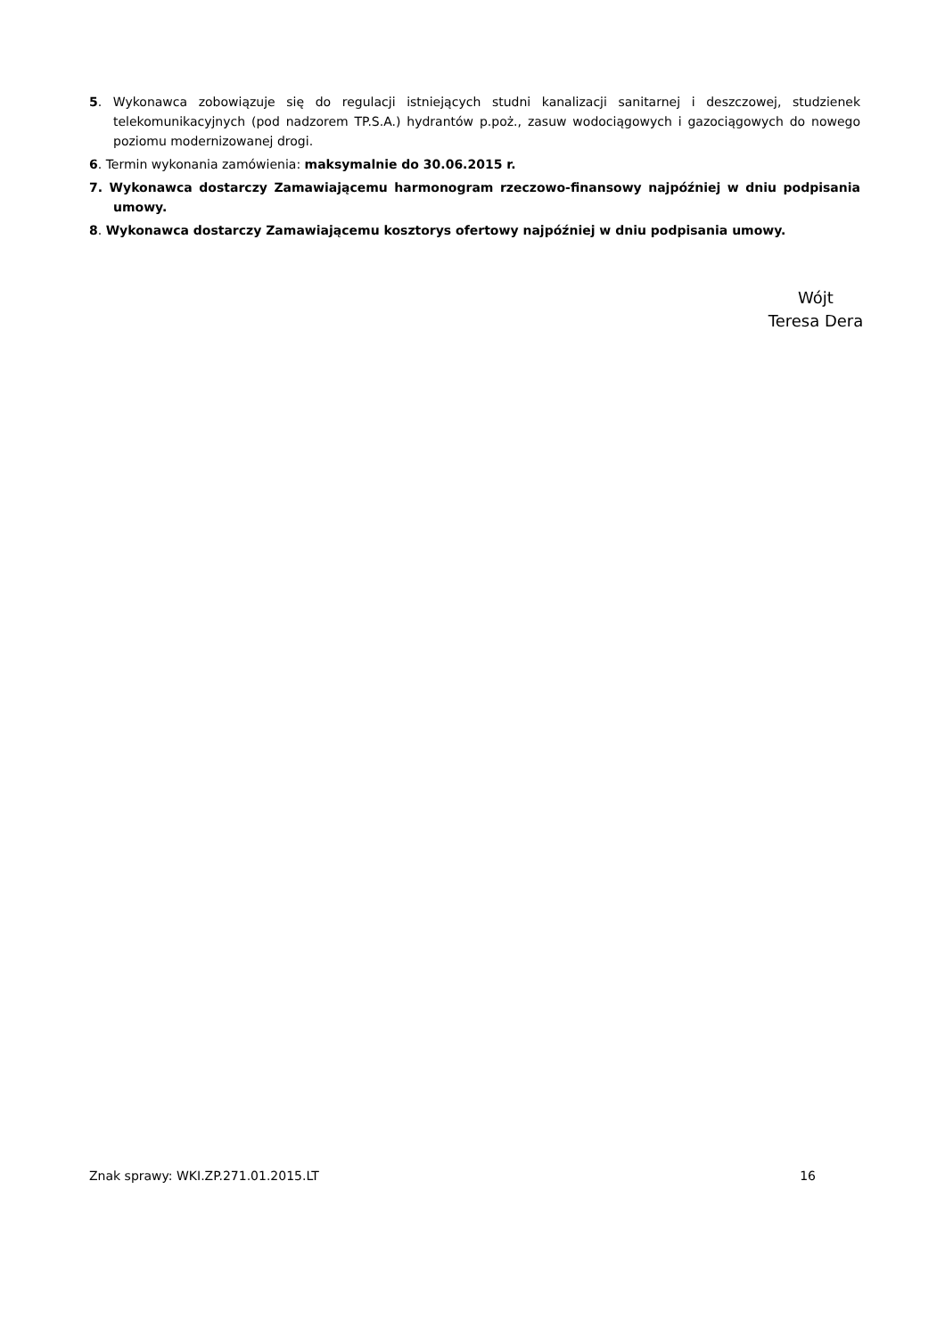5. Wykonawca zobowiązuje się do regulacji istniejących studni kanalizacji sanitarnej i deszczowej, studzienek telekomunikacyjnych (pod nadzorem TP.S.A.) hydrantów p.poż., zasuw wodociągowych i gazociągowych do nowego poziomu modernizowanej drogi.
6. Termin wykonania zamówienia: maksymalnie do 30.06.2015 r.
7. Wykonawca dostarczy Zamawiającemu harmonogram rzeczowo-finansowy najpóźniej w dniu podpisania umowy.
8. Wykonawca dostarczy Zamawiającemu kosztorys ofertowy najpóźniej w dniu podpisania umowy.
Wójt
Teresa Dera
Znak sprawy: WKI.ZP.271.01.2015.LT 16